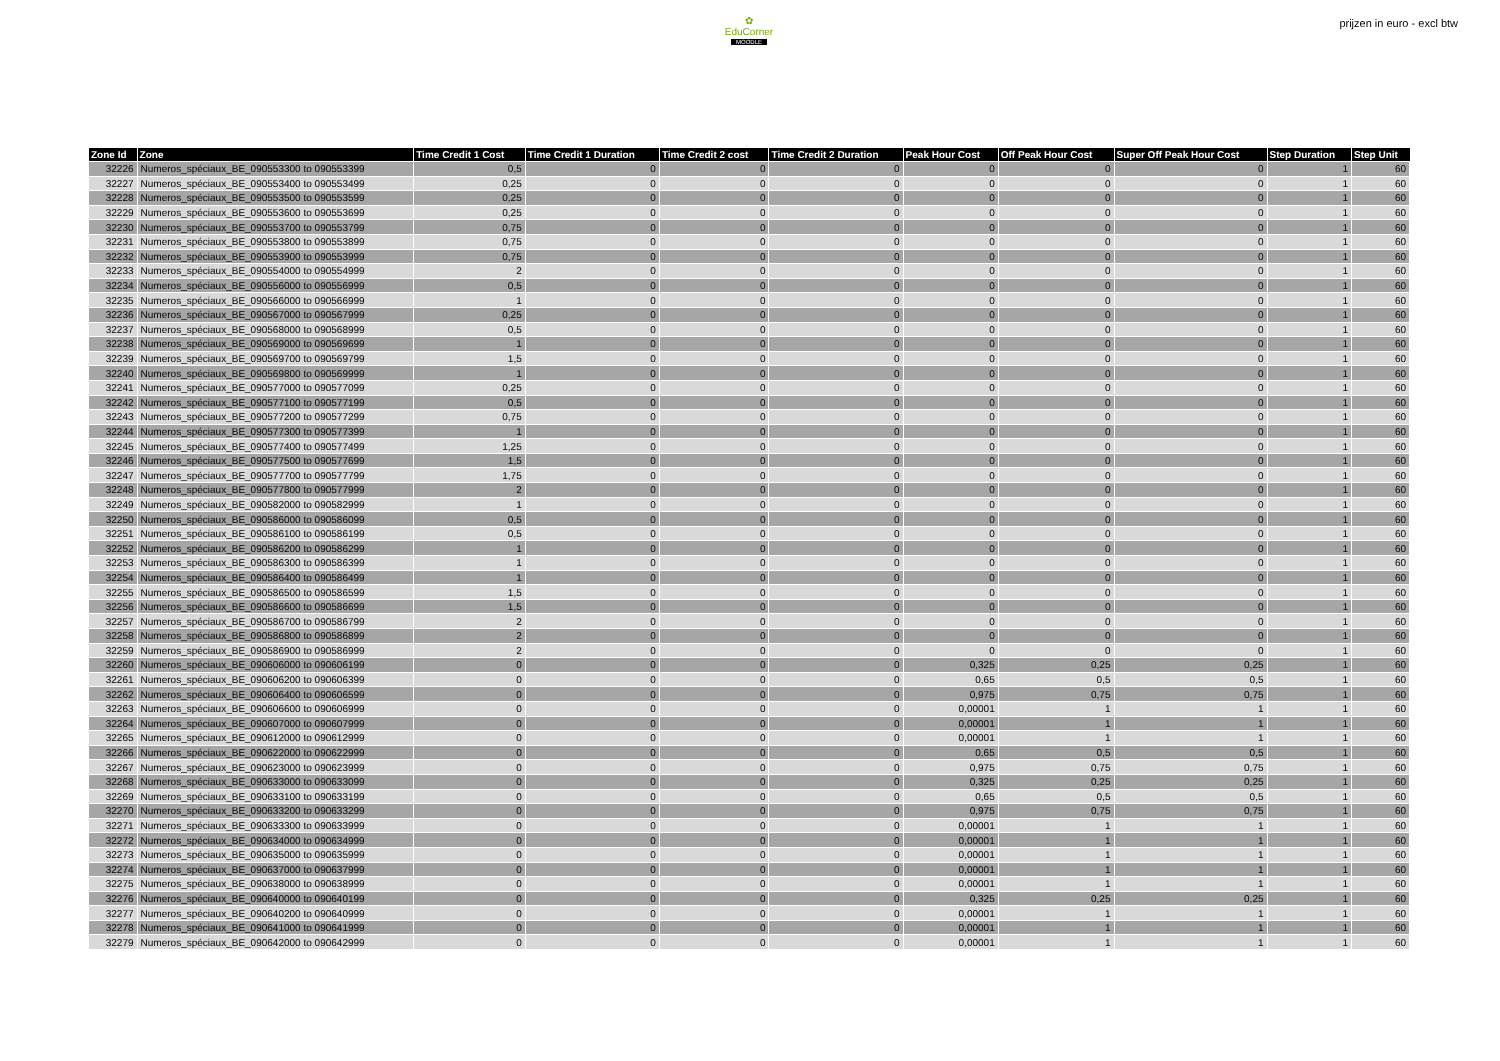✿
EduCorner
MOODLE
prijzen in euro - excl btw
| Zone Id | Zone | Time Credit 1 Cost | Time Credit 1 Duration | Time Credit 2 cost | Time Credit 2 Duration | Peak Hour Cost | Off Peak Hour Cost | Super Off Peak Hour Cost | Step Duration | Step Unit |
| --- | --- | --- | --- | --- | --- | --- | --- | --- | --- | --- |
| 32226 | Numeros_spéciaux_BE_090553300 to 090553399 | 0,5 | 0 | 0 | 0 | 0 | 0 | 0 | 1 | 60 |
| 32227 | Numeros_spéciaux_BE_090553400 to 090553499 | 0,25 | 0 | 0 | 0 | 0 | 0 | 0 | 1 | 60 |
| 32228 | Numeros_spéciaux_BE_090553500 to 090553599 | 0,25 | 0 | 0 | 0 | 0 | 0 | 0 | 1 | 60 |
| 32229 | Numeros_spéciaux_BE_090553600 to 090553699 | 0,25 | 0 | 0 | 0 | 0 | 0 | 0 | 1 | 60 |
| 32230 | Numeros_spéciaux_BE_090553700 to 090553799 | 0,75 | 0 | 0 | 0 | 0 | 0 | 0 | 1 | 60 |
| 32231 | Numeros_spéciaux_BE_090553800 to 090553899 | 0,75 | 0 | 0 | 0 | 0 | 0 | 0 | 1 | 60 |
| 32232 | Numeros_spéciaux_BE_090553900 to 090553999 | 0,75 | 0 | 0 | 0 | 0 | 0 | 0 | 1 | 60 |
| 32233 | Numeros_spéciaux_BE_090554000 to 090554999 | 2 | 0 | 0 | 0 | 0 | 0 | 0 | 1 | 60 |
| 32234 | Numeros_spéciaux_BE_090556000 to 090556999 | 0,5 | 0 | 0 | 0 | 0 | 0 | 0 | 1 | 60 |
| 32235 | Numeros_spéciaux_BE_090566000 to 090566999 | 1 | 0 | 0 | 0 | 0 | 0 | 0 | 1 | 60 |
| 32236 | Numeros_spéciaux_BE_090567000 to 090567999 | 0,25 | 0 | 0 | 0 | 0 | 0 | 0 | 1 | 60 |
| 32237 | Numeros_spéciaux_BE_090568000 to 090568999 | 0,5 | 0 | 0 | 0 | 0 | 0 | 0 | 1 | 60 |
| 32238 | Numeros_spéciaux_BE_090569000 to 090569699 | 1 | 0 | 0 | 0 | 0 | 0 | 0 | 1 | 60 |
| 32239 | Numeros_spéciaux_BE_090569700 to 090569799 | 1,5 | 0 | 0 | 0 | 0 | 0 | 0 | 1 | 60 |
| 32240 | Numeros_spéciaux_BE_090569800 to 090569999 | 1 | 0 | 0 | 0 | 0 | 0 | 0 | 1 | 60 |
| 32241 | Numeros_spéciaux_BE_090577000 to 090577099 | 0,25 | 0 | 0 | 0 | 0 | 0 | 0 | 1 | 60 |
| 32242 | Numeros_spéciaux_BE_090577100 to 090577199 | 0,5 | 0 | 0 | 0 | 0 | 0 | 0 | 1 | 60 |
| 32243 | Numeros_spéciaux_BE_090577200 to 090577299 | 0,75 | 0 | 0 | 0 | 0 | 0 | 0 | 1 | 60 |
| 32244 | Numeros_spéciaux_BE_090577300 to 090577399 | 1 | 0 | 0 | 0 | 0 | 0 | 0 | 1 | 60 |
| 32245 | Numeros_spéciaux_BE_090577400 to 090577499 | 1,25 | 0 | 0 | 0 | 0 | 0 | 0 | 1 | 60 |
| 32246 | Numeros_spéciaux_BE_090577500 to 090577699 | 1,5 | 0 | 0 | 0 | 0 | 0 | 0 | 1 | 60 |
| 32247 | Numeros_spéciaux_BE_090577700 to 090577799 | 1,75 | 0 | 0 | 0 | 0 | 0 | 0 | 1 | 60 |
| 32248 | Numeros_spéciaux_BE_090577800 to 090577999 | 2 | 0 | 0 | 0 | 0 | 0 | 0 | 1 | 60 |
| 32249 | Numeros_spéciaux_BE_090582000 to 090582999 | 1 | 0 | 0 | 0 | 0 | 0 | 0 | 1 | 60 |
| 32250 | Numeros_spéciaux_BE_090586000 to 090586099 | 0,5 | 0 | 0 | 0 | 0 | 0 | 0 | 1 | 60 |
| 32251 | Numeros_spéciaux_BE_090586100 to 090586199 | 0,5 | 0 | 0 | 0 | 0 | 0 | 0 | 1 | 60 |
| 32252 | Numeros_spéciaux_BE_090586200 to 090586299 | 1 | 0 | 0 | 0 | 0 | 0 | 0 | 1 | 60 |
| 32253 | Numeros_spéciaux_BE_090586300 to 090586399 | 1 | 0 | 0 | 0 | 0 | 0 | 0 | 1 | 60 |
| 32254 | Numeros_spéciaux_BE_090586400 to 090586499 | 1 | 0 | 0 | 0 | 0 | 0 | 0 | 1 | 60 |
| 32255 | Numeros_spéciaux_BE_090586500 to 090586599 | 1,5 | 0 | 0 | 0 | 0 | 0 | 0 | 1 | 60 |
| 32256 | Numeros_spéciaux_BE_090586600 to 090586699 | 1,5 | 0 | 0 | 0 | 0 | 0 | 0 | 1 | 60 |
| 32257 | Numeros_spéciaux_BE_090586700 to 090586799 | 2 | 0 | 0 | 0 | 0 | 0 | 0 | 1 | 60 |
| 32258 | Numeros_spéciaux_BE_090586800 to 090586899 | 2 | 0 | 0 | 0 | 0 | 0 | 0 | 1 | 60 |
| 32259 | Numeros_spéciaux_BE_090586900 to 090586999 | 2 | 0 | 0 | 0 | 0 | 0 | 0 | 1 | 60 |
| 32260 | Numeros_spéciaux_BE_090606000 to 090606199 | 0 | 0 | 0 | 0 | 0,325 | 0,25 | 0,25 | 1 | 60 |
| 32261 | Numeros_spéciaux_BE_090606200 to 090606399 | 0 | 0 | 0 | 0 | 0,65 | 0,5 | 0,5 | 1 | 60 |
| 32262 | Numeros_spéciaux_BE_090606400 to 090606599 | 0 | 0 | 0 | 0 | 0,975 | 0,75 | 0,75 | 1 | 60 |
| 32263 | Numeros_spéciaux_BE_090606600 to 090606999 | 0 | 0 | 0 | 0 | 0,00001 | 1 | 1 | 1 | 60 |
| 32264 | Numeros_spéciaux_BE_090607000 to 090607999 | 0 | 0 | 0 | 0 | 0,00001 | 1 | 1 | 1 | 60 |
| 32265 | Numeros_spéciaux_BE_090612000 to 090612999 | 0 | 0 | 0 | 0 | 0,00001 | 1 | 1 | 1 | 60 |
| 32266 | Numeros_spéciaux_BE_090622000 to 090622999 | 0 | 0 | 0 | 0 | 0,65 | 0,5 | 0,5 | 1 | 60 |
| 32267 | Numeros_spéciaux_BE_090623000 to 090623999 | 0 | 0 | 0 | 0 | 0,975 | 0,75 | 0,75 | 1 | 60 |
| 32268 | Numeros_spéciaux_BE_090633000 to 090633099 | 0 | 0 | 0 | 0 | 0,325 | 0,25 | 0,25 | 1 | 60 |
| 32269 | Numeros_spéciaux_BE_090633100 to 090633199 | 0 | 0 | 0 | 0 | 0,65 | 0,5 | 0,5 | 1 | 60 |
| 32270 | Numeros_spéciaux_BE_090633200 to 090633299 | 0 | 0 | 0 | 0 | 0,975 | 0,75 | 0,75 | 1 | 60 |
| 32271 | Numeros_spéciaux_BE_090633300 to 090633999 | 0 | 0 | 0 | 0 | 0,00001 | 1 | 1 | 1 | 60 |
| 32272 | Numeros_spéciaux_BE_090634000 to 090634999 | 0 | 0 | 0 | 0 | 0,00001 | 1 | 1 | 1 | 60 |
| 32273 | Numeros_spéciaux_BE_090635000 to 090635999 | 0 | 0 | 0 | 0 | 0,00001 | 1 | 1 | 1 | 60 |
| 32274 | Numeros_spéciaux_BE_090637000 to 090637999 | 0 | 0 | 0 | 0 | 0,00001 | 1 | 1 | 1 | 60 |
| 32275 | Numeros_spéciaux_BE_090638000 to 090638999 | 0 | 0 | 0 | 0 | 0,00001 | 1 | 1 | 1 | 60 |
| 32276 | Numeros_spéciaux_BE_090640000 to 090640199 | 0 | 0 | 0 | 0 | 0,325 | 0,25 | 0,25 | 1 | 60 |
| 32277 | Numeros_spéciaux_BE_090640200 to 090640999 | 0 | 0 | 0 | 0 | 0,00001 | 1 | 1 | 1 | 60 |
| 32278 | Numeros_spéciaux_BE_090641000 to 090641999 | 0 | 0 | 0 | 0 | 0,00001 | 1 | 1 | 1 | 60 |
| 32279 | Numeros_spéciaux_BE_090642000 to 090642999 | 0 | 0 | 0 | 0 | 0,00001 | 1 | 1 | 1 | 60 |